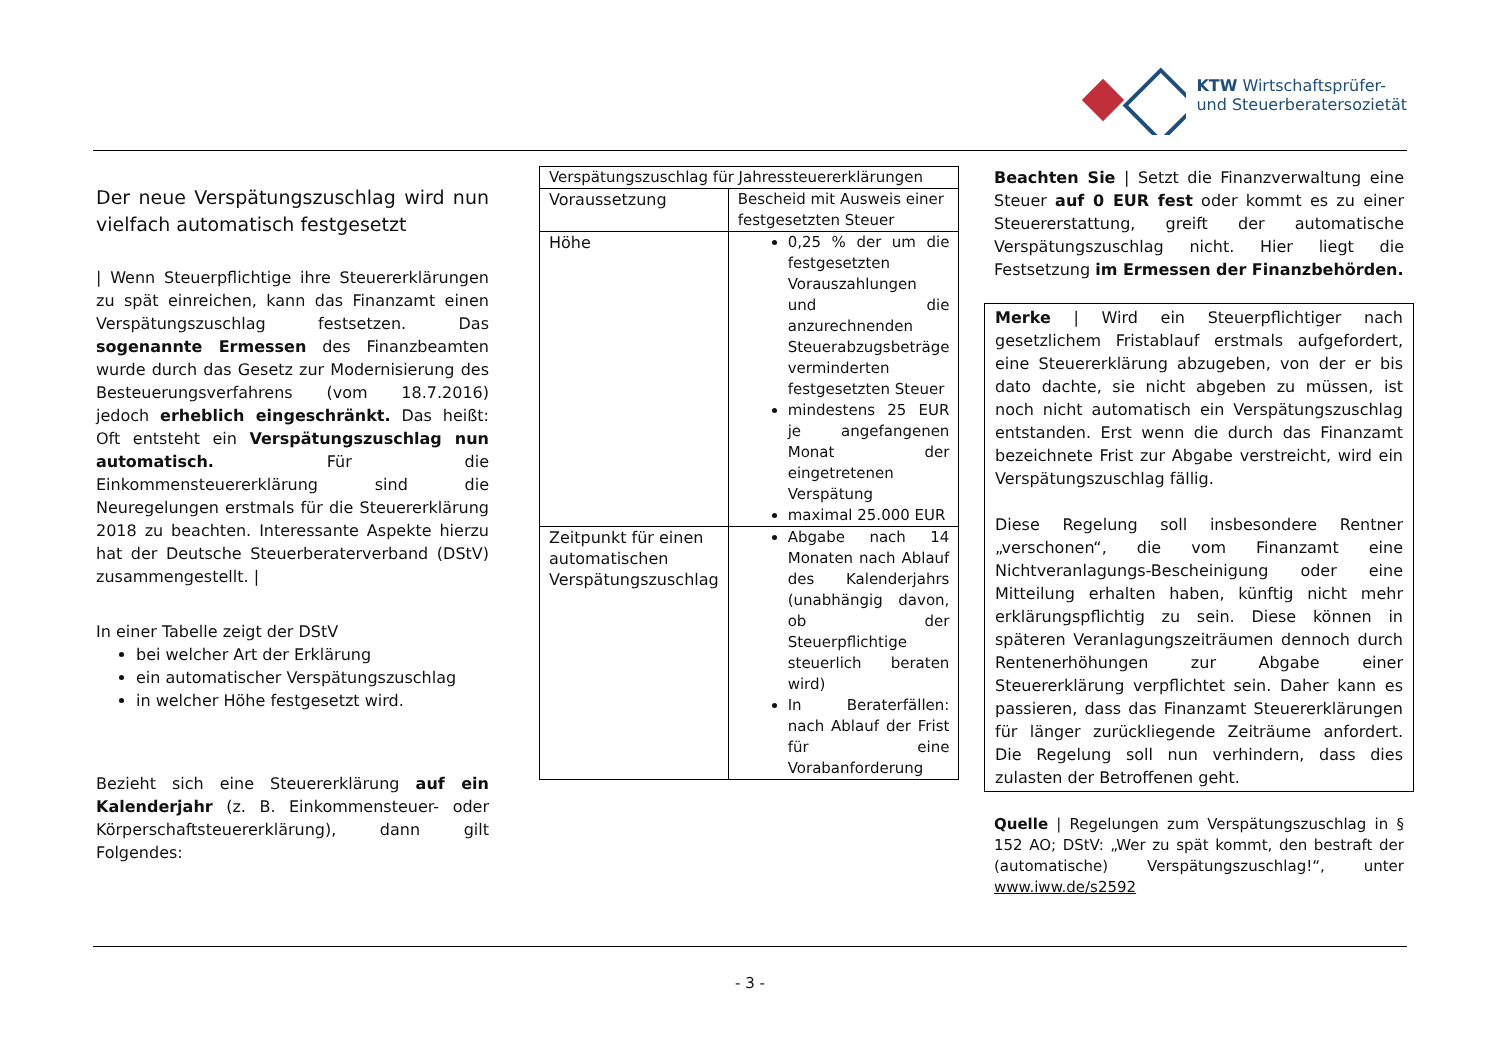KTW Wirtschaftsprüfer-
und Steuerberatersozietät
Der neue Verspätungszuschlag wird nun vielfach automatisch festgesetzt
| Wenn Steuerpflichtige ihre Steuererklärungen zu spät einreichen, kann das Finanzamt einen Verspätungszuschlag festsetzen. Das sogenannte Ermessen des Finanzbeamten wurde durch das Gesetz zur Modernisierung des Besteuerungsverfahrens (vom 18.7.2016) jedoch erheblich eingeschränkt. Das heißt: Oft entsteht ein Verspätungszuschlag nun automatisch. Für die Einkommensteuererklärung sind die Neuregelungen erstmals für die Steuererklärung 2018 zu beachten. Interessante Aspekte hierzu hat der Deutsche Steuerberaterverband (DStV) zusammengestellt. |
In einer Tabelle zeigt der DStV
bei welcher Art der Erklärung
ein automatischer Verspätungszuschlag
in welcher Höhe festgesetzt wird.
Bezieht sich eine Steuererklärung auf ein Kalenderjahr (z. B. Einkommensteuer- oder Körperschaftsteuererklärung), dann gilt Folgendes:
| Verspätungszuschlag für Jahressteuererklärungen | |
| --- | --- |
| Voraussetzung | Bescheid mit Ausweis einer festgesetzten Steuer |
| Höhe | 0,25 % der um die festgesetzten Vorauszahlungen und die anzurechnenden Steuerabzugsbeträge verminderten festgesetzten Steuer mindestens 25 EUR je angefangenen Monat der eingetretenen Verspätung maximal 25.000 EUR |
| Zeitpunkt für einen automatischen Verspätungszuschlag | Abgabe nach 14 Monaten nach Ablauf des Kalenderjahrs (unabhängig davon, ob der Steuerpflichtige steuerlich beraten wird) In Beraterfällen: nach Ablauf der Frist für eine Vorabanforderung |
Beachten Sie | Setzt die Finanzverwaltung eine Steuer auf 0 EUR fest oder kommt es zu einer Steuererstattung, greift der automatische Verspätungszuschlag nicht. Hier liegt die Festsetzung im Ermessen der Finanzbehörden.
Merke | Wird ein Steuerpflichtiger nach gesetzlichem Fristablauf erstmals aufgefordert, eine Steuererklärung abzugeben, von der er bis dato dachte, sie nicht abgeben zu müssen, ist noch nicht automatisch ein Verspätungszuschlag entstanden. Erst wenn die durch das Finanzamt bezeichnete Frist zur Abgabe verstreicht, wird ein Verspätungszuschlag fällig.
Diese Regelung soll insbesondere Rentner „verschonen“, die vom Finanzamt eine Nichtveranlagungs-Bescheinigung oder eine Mitteilung erhalten haben, künftig nicht mehr erklärungspflichtig zu sein. Diese können in späteren Veranlagungszeiträumen dennoch durch Rentenerhöhungen zur Abgabe einer Steuererklärung verpflichtet sein. Daher kann es passieren, dass das Finanzamt Steuererklärungen für länger zurückliegende Zeiträume anfordert. Die Regelung soll nun verhindern, dass dies zulasten der Betroffenen geht.
Quelle | Regelungen zum Verspätungszuschlag in § 152 AO; DStV: „Wer zu spät kommt, den bestraft der (automatische) Verspätungszuschlag!“, unter www.iww.de/s2592
- 3 -